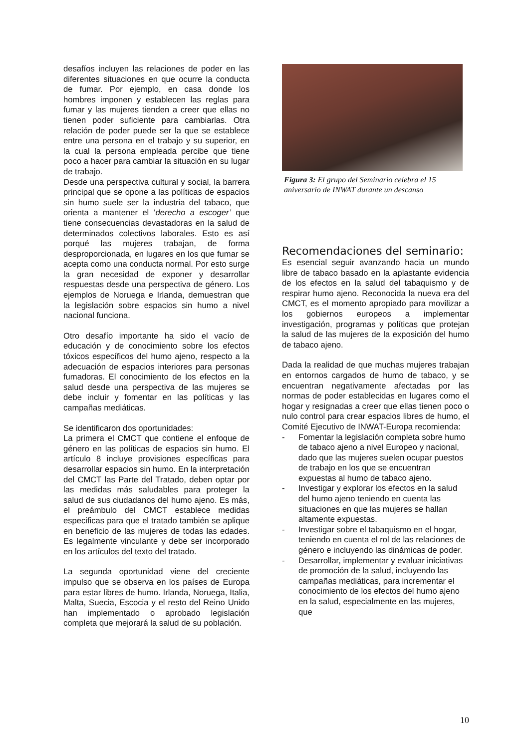desafíos incluyen las relaciones de poder en las diferentes situaciones en que ocurre la conducta de fumar. Por ejemplo, en casa donde los hombres imponen y establecen las reglas para fumar y las mujeres tienden a creer que ellas no tienen poder suficiente para cambiarlas. Otra relación de poder puede ser la que se establece entre una persona en el trabajo y su superior, en la cual la persona empleada percibe que tiene poco a hacer para cambiar la situación en su lugar de trabajo.
Desde una perspectiva cultural y social, la barrera principal que se opone a las políticas de espacios sin humo suele ser la industria del tabaco, que orienta a mantener el ‘derecho a escoger’ que tiene consecuencias devastadoras en la salud de determinados colectivos laborales. Esto es así porqué las mujeres trabajan, de forma desproporcionada, en lugares en los que fumar se acepta como una conducta normal. Por esto surge la gran necesidad de exponer y desarrollar respuestas desde una perspectiva de género. Los ejemplos de Noruega e Irlanda, demuestran que la legislación sobre espacios sin humo a nivel nacional funciona.
Otro desafío importante ha sido el vacío de educación y de conocimiento sobre los efectos tóxicos específicos del humo ajeno, respecto a la adecuación de espacios interiores para personas fumadoras. El conocimiento de los efectos en la salud desde una perspectiva de las mujeres se debe incluir y fomentar en las políticas y las campañas mediáticas.
Se identificaron dos oportunidades:
La primera el CMCT que contiene el enfoque de género en las políticas de espacios sin humo. El artículo 8 incluye provisiones específicas para desarrollar espacios sin humo. En la interpretación del CMCT las Parte del Tratado, deben optar por las medidas más saludables para proteger la salud de sus ciudadanos del humo ajeno. Es más, el preámbulo del CMCT establece medidas especificas para que el tratado también se aplique en beneficio de las mujeres de todas las edades. Es legalmente vinculante y debe ser incorporado en los artículos del texto del tratado.
La segunda oportunidad viene del creciente impulso que se observa en los países de Europa para estar libres de humo. Irlanda, Noruega, Italia, Malta, Suecia, Escocia y el resto del Reino Unido han implementado o aprobado legislación completa que mejorará la salud de su población.
Figura 3: El grupo del Seminario celebra el 15 aniversario de INWAT durante un descanso
Recomendaciones del seminario:
Es esencial seguir avanzando hacia un mundo libre de tabaco basado en la aplastante evidencia de los efectos en la salud del tabaquismo y de respirar humo ajeno. Reconocida la nueva era del CMCT, es el momento apropiado para movilizar a los gobiernos europeos a implementar investigación, programas y políticas que protejan la salud de las mujeres de la exposición del humo de tabaco ajeno.
Dada la realidad de que muchas mujeres trabajan en entornos cargados de humo de tabaco, y se encuentran negativamente afectadas por las normas de poder establecidas en lugares como el hogar y resignadas a creer que ellas tienen poco o nulo control para crear espacios libres de humo, el Comité Ejecutivo de INWAT-Europa recomienda:
- Fomentar la legislación completa sobre humo de tabaco ajeno a nivel Europeo y nacional, dado que las mujeres suelen ocupar puestos de trabajo en los que se encuentran expuestas al humo de tabaco ajeno.
- Investigar y explorar los efectos en la salud del humo ajeno teniendo en cuenta las situaciones en que las mujeres se hallan altamente expuestas.
- Investigar sobre el tabaquismo en el hogar, teniendo en cuenta el rol de las relaciones de género e incluyendo las dinámicas de poder.
- Desarrollar, implementar y evaluar iniciativas de promoción de la salud, incluyendo las campañas mediáticas, para incrementar el conocimiento de los efectos del humo ajeno en la salud, especialmente en las mujeres, que
10